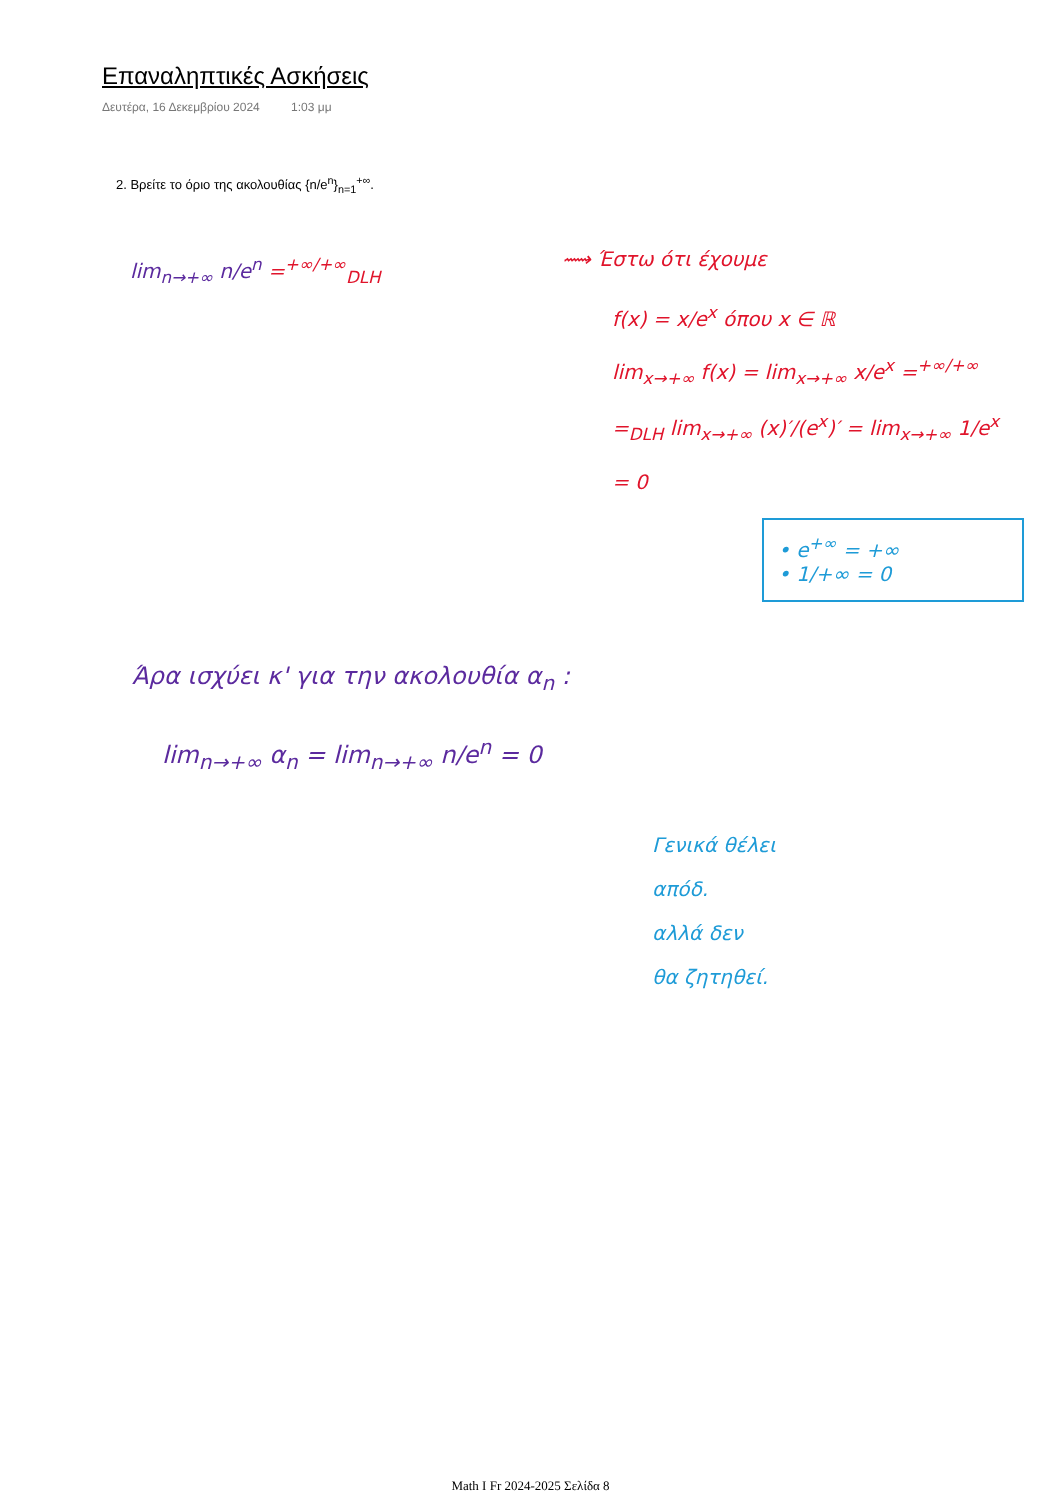Επαναληπτικές Ασκήσεις
Δευτέρα, 16 Δεκεμβρίου 2024 1:03 μμ
2. Βρείτε το όριο της ακολουθίας {n/e<sup>n</sup>}<sub>n=1</sub><sup>+∞</sup>.
lim<sub>n→+∞</sub> n/e<sup>n</sup> =<sup>+∞/+∞</sup><sub>DLH</sub>
⟿ Έστω ότι έχουμε
f(x) = x/e<sup>x</sup> όπου x ∈ ℝ
lim<sub>x→+∞</sub> f(x) = lim<sub>x→+∞</sub> x/e<sup>x</sup> =<sup>+∞/+∞</sup>
=<sub>DLH</sub> lim<sub>x→+∞</sub> (x)′/(e<sup>x</sup>)′ = lim<sub>x→+∞</sub> 1/e<sup>x</sup>
= 0
• e<sup>+∞</sup> = +∞
• 1/+∞ = 0
Άρα ισχύει κ' για την ακολουθία α<sub>n</sub> :
lim<sub>n→+∞</sub> α<sub>n</sub> = lim<sub>n→+∞</sub> n/e<sup>n</sup> = 0
Γενικά θέλει
απόδ.
αλλά δεν
θα ζητηθεί.
Math I Fr 2024-2025 Σελίδα 8